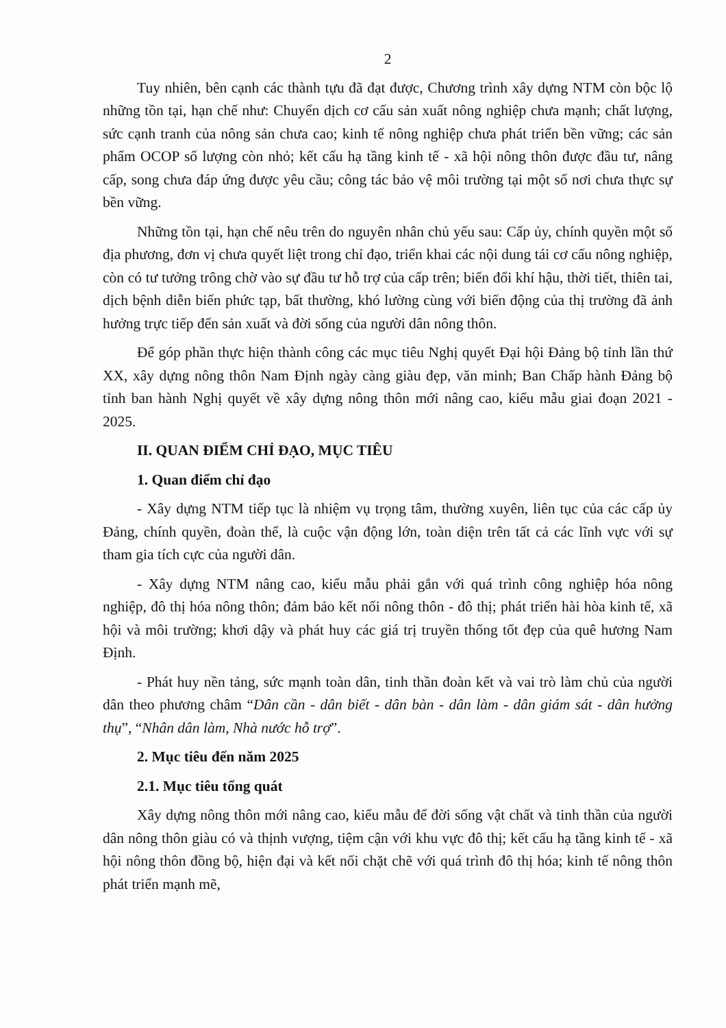2
Tuy nhiên, bên cạnh các thành tựu đã đạt được, Chương trình xây dựng NTM còn bộc lộ những tồn tại, hạn chế như: Chuyển dịch cơ cấu sản xuất nông nghiệp chưa mạnh; chất lượng, sức cạnh tranh của nông sản chưa cao; kinh tế nông nghiệp chưa phát triển bền vững; các sản phẩm OCOP số lượng còn nhỏ; kết cấu hạ tầng kinh tế - xã hội nông thôn được đầu tư, nâng cấp, song chưa đáp ứng được yêu cầu; công tác bảo vệ môi trường tại một số nơi chưa thực sự bền vững.
Những tồn tại, hạn chế nêu trên do nguyên nhân chủ yếu sau: Cấp ủy, chính quyền một số địa phương, đơn vị chưa quyết liệt trong chỉ đạo, triển khai các nội dung tái cơ cấu nông nghiệp, còn có tư tưởng trông chờ vào sự đầu tư hỗ trợ của cấp trên; biến đổi khí hậu, thời tiết, thiên tai, dịch bệnh diễn biến phức tạp, bất thường, khó lường cùng với biến động của thị trường đã ảnh hưởng trực tiếp đến sản xuất và đời sống của người dân nông thôn.
Để góp phần thực hiện thành công các mục tiêu Nghị quyết Đại hội Đảng bộ tỉnh lần thứ XX, xây dựng nông thôn Nam Định ngày càng giàu đẹp, văn minh; Ban Chấp hành Đảng bộ tỉnh ban hành Nghị quyết về xây dựng nông thôn mới nâng cao, kiểu mẫu giai đoạn 2021 - 2025.
II. QUAN ĐIỂM CHỈ ĐẠO, MỤC TIÊU
1. Quan điểm chỉ đạo
- Xây dựng NTM tiếp tục là nhiệm vụ trọng tâm, thường xuyên, liên tục của các cấp ủy Đảng, chính quyền, đoàn thể, là cuộc vận động lớn, toàn diện trên tất cả các lĩnh vực với sự tham gia tích cực của người dân.
- Xây dựng NTM nâng cao, kiểu mẫu phải gắn với quá trình công nghiệp hóa nông nghiệp, đô thị hóa nông thôn; đảm bảo kết nối nông thôn - đô thị; phát triển hài hòa kinh tế, xã hội và môi trường; khơi dậy và phát huy các giá trị truyền thống tốt đẹp của quê hương Nam Định.
- Phát huy nền tảng, sức mạnh toàn dân, tinh thần đoàn kết và vai trò làm chủ của người dân theo phương châm “Dân cần - dân biết - dân bàn - dân làm - dân giám sát - dân hưởng thụ”, “Nhân dân làm, Nhà nước hỗ trợ”.
2. Mục tiêu đến năm 2025
2.1. Mục tiêu tổng quát
Xây dựng nông thôn mới nâng cao, kiểu mẫu để đời sống vật chất và tinh thần của người dân nông thôn giàu có và thịnh vượng, tiệm cận với khu vực đô thị; kết cấu hạ tầng kinh tế - xã hội nông thôn đồng bộ, hiện đại và kết nối chặt chẽ với quá trình đô thị hóa; kinh tế nông thôn phát triển mạnh mẽ,